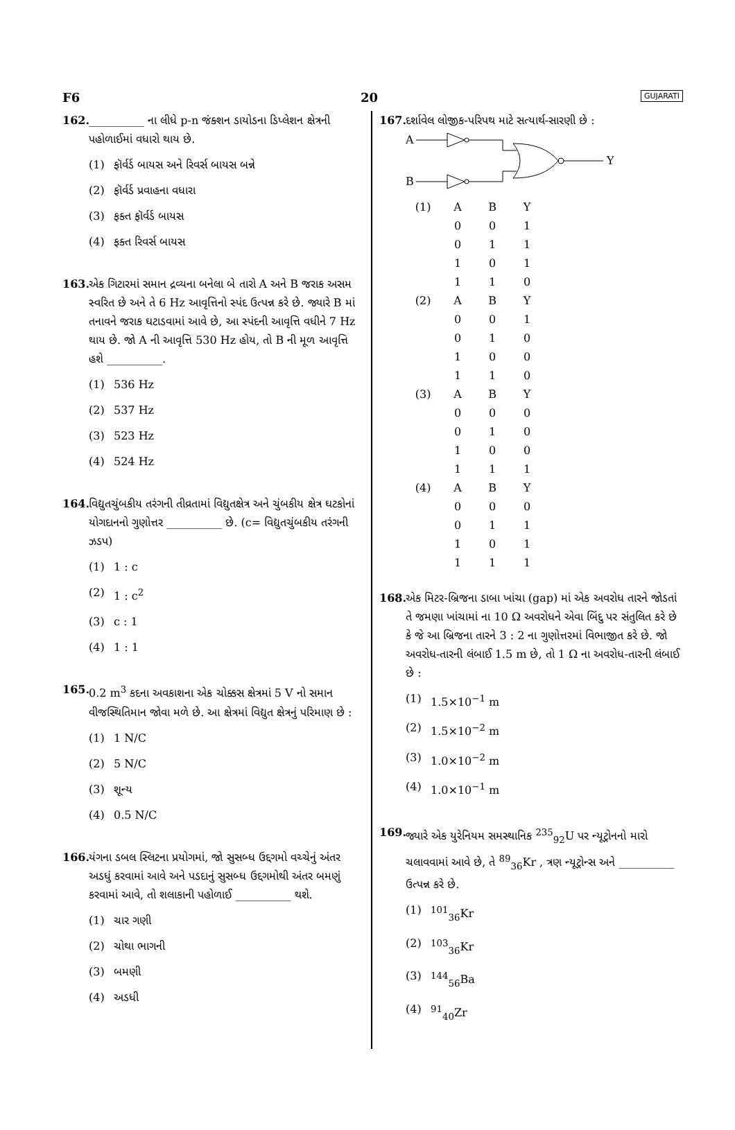F6 20 GUJARATI
162.
__________ ના લીધે p-n જંક્શન ડાયોડના ડિપ્લેશન ક્ષેત્રની પહોળાઈમાં વધારો થાય છે.
(1) ફૉર્વર્ડ બાયસ અને રિવર્સ બાયસ બન્ને
(2) ફૉર્વર્ડ પ્રવાહના વધારા
(3) ફક્ત ફૉર્વર્ડ બાયસ
(4) ફક્ત રિવર્સ બાયસ
163.
એક ગિટારમાં સમાન દ્રવ્યના બનેલા બે તારો A અને B જરાક અસમ સ્વરિત છે અને તે 6 Hz આવૃત્તિનો સ્પંદ ઉત્પન્ન કરે છે. જ્યારે B માં તનાવને જરાક ઘટાડવામાં આવે છે, આ સ્પંદની આવૃત્તિ વધીને 7 Hz થાય છે. જો A ની આવૃત્તિ 530 Hz હોય, તો B ની મૂળ આવૃત્તિ હશે __________.
(1) 536 Hz
(2) 537 Hz
(3) 523 Hz
(4) 524 Hz
164.
વિદ્યુતચુંબકીય તરંગની તીવ્રતામાં વિદ્યુતક્ષેત્ર અને ચુંબકીય ક્ષેત્ર ઘટકોનાં યોગદાનનો ગુણોત્તર __________ છે. (c= વિદ્યુતચુંબકીય તરંગની ઝડપ)
(1) 1 : c
(2) 1 : c<sup>2</sup>
(3) c : 1
(4) 1 : 1
165.
0.2 m<sup>3</sup> કદના અવકાશના એક ચોક્કસ ક્ષેત્રમાં 5 V નો સમાન વીજસ્થિતિમાન જોવા મળે છે. આ ક્ષેત્રમાં વિદ્યુત ક્ષેત્રનું પરિમાણ છે :
(1) 1 N/C
(2) 5 N/C
(3) શૂન્ય
(4) 0.5 N/C
166.
યંગના ડબલ સ્લિટના પ્રયોગમાં, જો સુસબ્ધ ઉદ્દગમો વચ્ચેનું અંતર અડધું કરવામાં આવે અને પડદાનું સુસબ્ધ ઉદ્દગમોથી અંતર બમણું કરવામાં આવે, તો શલાકાની પહોળાઈ __________ થશે.
(1) ચાર ગણી
(2) ચોથા ભાગની
(3) બમણી
(4) અડધી
167.
દર્શાવેલ લોજીક-પરિપથ માટે સત્યાર્થ-સારણી છે :
A
B
Y
| (1) | A | B | Y |
| | 0 | 0 | 1 |
| | 0 | 1 | 1 |
| | 1 | 0 | 1 |
| | 1 | 1 | 0 |
| (2) | A | B | Y |
| | 0 | 0 | 1 |
| | 0 | 1 | 0 |
| | 1 | 0 | 0 |
| | 1 | 1 | 0 |
| (3) | A | B | Y |
| | 0 | 0 | 0 |
| | 0 | 1 | 0 |
| | 1 | 0 | 0 |
| | 1 | 1 | 1 |
| (4) | A | B | Y |
| | 0 | 0 | 0 |
| | 0 | 1 | 1 |
| | 1 | 0 | 1 |
| | 1 | 1 | 1 |
168.
એક મિટર-બ્રિજના ડાબા ખાંચા (gap) માં એક અવરોધ તારને જોડતાં તે જમણા ખાંચામાં ના 10 Ω અવરોધને એવા બિંદુ પર સંતુલિત કરે છે કે જે આ બ્રિજના તારને 3 : 2 ના ગુણોત્તરમાં વિભાજીત કરે છે. જો અવરોધ-તારની લંબાઈ 1.5 m છે, તો 1 Ω ના અવરોધ-તારની લંબાઈ છે :
(1) 1.5×10<sup>−1</sup> m
(2) 1.5×10<sup>−2</sup> m
(3) 1.0×10<sup>−2</sup> m
(4) 1.0×10<sup>−1</sup> m
169.
જ્યારે એક યુરેનિયમ સમસ્થાનિક <sup>235</sup><sub>92</sub>U પર ન્યૂટ્રોનનો મારો ચલાવવામાં આવે છે, તે <sup>89</sup><sub>36</sub>Kr , ત્રણ ન્યૂટ્રોન્સ અને __________ ઉત્પન્ન કરે છે.
(1) <sup>101</sup><sub>36</sub>Kr
(2) <sup>103</sup><sub>36</sub>Kr
(3) <sup>144</sup><sub>56</sub>Ba
(4) <sup>91</sup><sub>40</sub>Zr